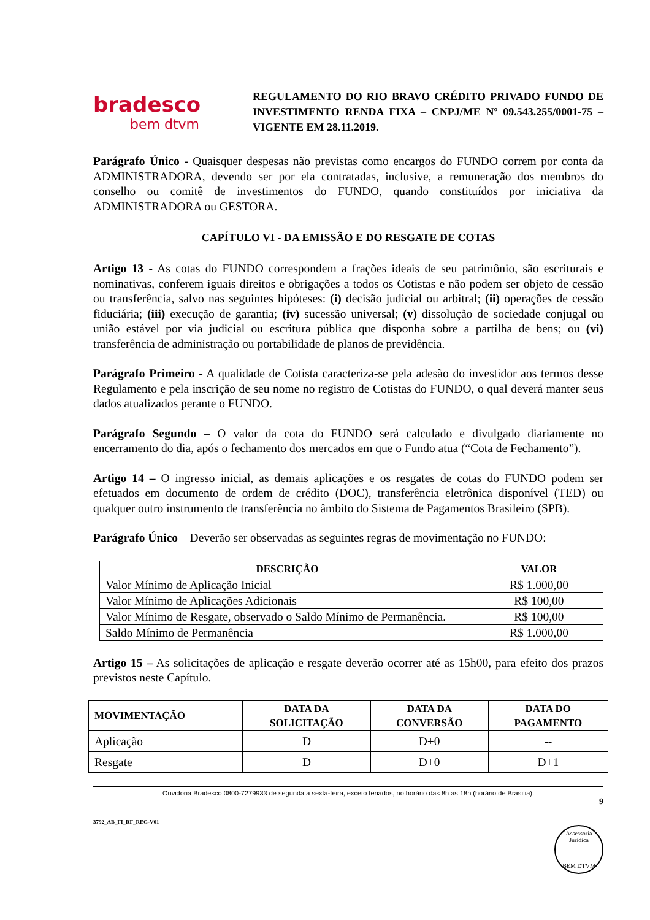bradesco
bem dtvm
REGULAMENTO DO RIO BRAVO CRÉDITO PRIVADO FUNDO DE INVESTIMENTO RENDA FIXA – CNPJ/ME Nº 09.543.255/0001-75 – VIGENTE EM 28.11.2019.
Parágrafo Único - Quaisquer despesas não previstas como encargos do FUNDO correm por conta da ADMINISTRADORA, devendo ser por ela contratadas, inclusive, a remuneração dos membros do conselho ou comitê de investimentos do FUNDO, quando constituídos por iniciativa da ADMINISTRADORA ou GESTORA.
CAPÍTULO VI - DA EMISSÃO E DO RESGATE DE COTAS
Artigo 13 - As cotas do FUNDO correspondem a frações ideais de seu patrimônio, são escriturais e nominativas, conferem iguais direitos e obrigações a todos os Cotistas e não podem ser objeto de cessão ou transferência, salvo nas seguintes hipóteses: (i) decisão judicial ou arbitral; (ii) operações de cessão fiduciária; (iii) execução de garantia; (iv) sucessão universal; (v) dissolução de sociedade conjugal ou união estável por via judicial ou escritura pública que disponha sobre a partilha de bens; ou (vi) transferência de administração ou portabilidade de planos de previdência.
Parágrafo Primeiro - A qualidade de Cotista caracteriza-se pela adesão do investidor aos termos desse Regulamento e pela inscrição de seu nome no registro de Cotistas do FUNDO, o qual deverá manter seus dados atualizados perante o FUNDO.
Parágrafo Segundo – O valor da cota do FUNDO será calculado e divulgado diariamente no encerramento do dia, após o fechamento dos mercados em que o Fundo atua (“Cota de Fechamento”).
Artigo 14 – O ingresso inicial, as demais aplicações e os resgates de cotas do FUNDO podem ser efetuados em documento de ordem de crédito (DOC), transferência eletrônica disponível (TED) ou qualquer outro instrumento de transferência no âmbito do Sistema de Pagamentos Brasileiro (SPB).
Parágrafo Único – Deverão ser observadas as seguintes regras de movimentação no FUNDO:
| DESCRIÇÃO | VALOR |
| --- | --- |
| Valor Mínimo de Aplicação Inicial | R$ 1.000,00 |
| Valor Mínimo de Aplicações Adicionais | R$ 100,00 |
| Valor Mínimo de Resgate, observado o Saldo Mínimo de Permanência. | R$ 100,00 |
| Saldo Mínimo de Permanência | R$ 1.000,00 |
Artigo 15 – As solicitações de aplicação e resgate deverão ocorrer até as 15h00, para efeito dos prazos previstos neste Capítulo.
| MOVIMENTAÇÃO | DATA DA SOLICITAÇÃO | DATA DA CONVERSÃO | DATA DO PAGAMENTO |
| --- | --- | --- | --- |
| Aplicação | D | D+0 | -- |
| Resgate | D | D+0 | D+1 |
Ouvidoria Bradesco 0800-7279933 de segunda a sexta-feira, exceto feriados, no horário das 8h às 18h (horário de Brasília).
9
3792_AB_FI_RF_REG-V01
Assessoria Jurídica
BEM DTVM